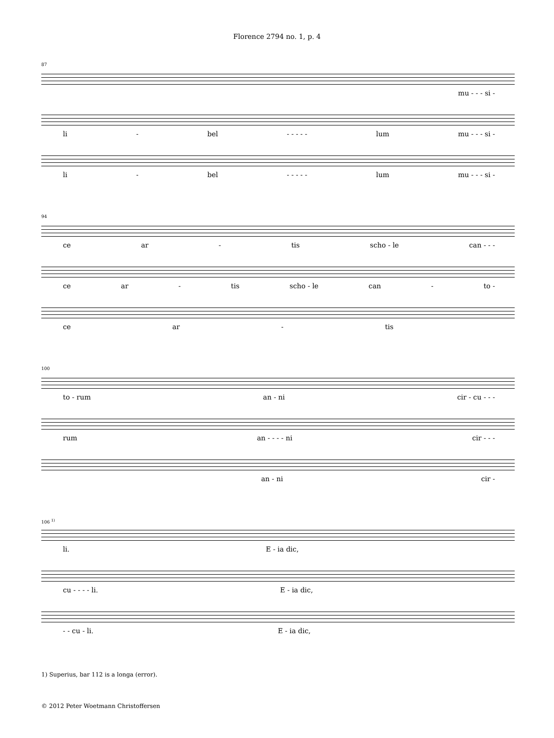Florence 2794 no. 1, p. 4
87
mu - - - si -
li - bel - - - - - lum mu - - - si -
li - bel - - - - - lum mu - - - si -
94
ce ar - tis scho - le can - - -
ce ar - tis scho - le can - to -
ce ar - tis
100
to - rum an - ni cir - cu - - -
rum an - - - - ni cir - - -
an - ni cir -
106 <sup>1)</sup>
li. E - ia dic,
cu - - - - li. E - ia dic,
- - cu - li. E - ia dic,
1) Superius, bar 112 is a longa (error).
© 2012 Peter Woetmann Christoffersen